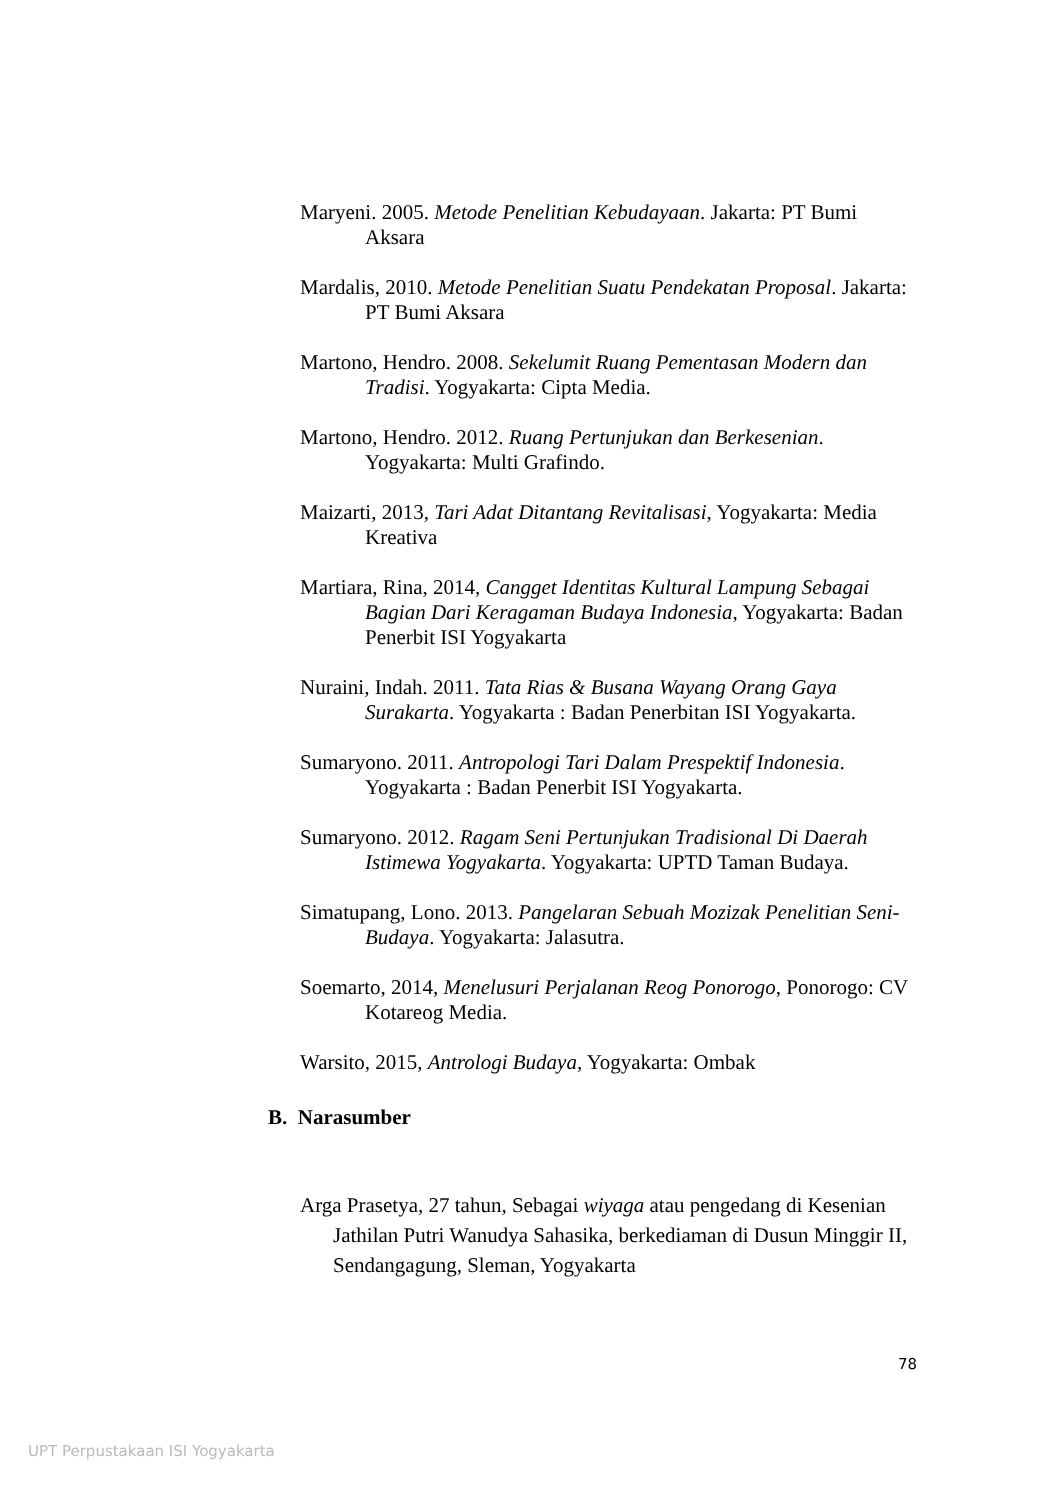Maryeni. 2005. Metode Penelitian Kebudayaan. Jakarta: PT Bumi Aksara
Mardalis, 2010. Metode Penelitian Suatu Pendekatan Proposal. Jakarta: PT Bumi Aksara
Martono, Hendro. 2008. Sekelumit Ruang Pementasan Modern dan Tradisi. Yogyakarta: Cipta Media.
Martono, Hendro. 2012. Ruang Pertunjukan dan Berkesenian. Yogyakarta: Multi Grafindo.
Maizarti, 2013, Tari Adat Ditantang Revitalisasi, Yogyakarta: Media Kreativa
Martiara, Rina, 2014, Cangget Identitas Kultural Lampung Sebagai Bagian Dari Keragaman Budaya Indonesia, Yogyakarta: Badan Penerbit ISI Yogyakarta
Nuraini, Indah. 2011. Tata Rias & Busana Wayang Orang Gaya Surakarta. Yogyakarta : Badan Penerbitan ISI Yogyakarta.
Sumaryono. 2011. Antropologi Tari Dalam Prespektif Indonesia. Yogyakarta : Badan Penerbit ISI Yogyakarta.
Sumaryono. 2012. Ragam Seni Pertunjukan Tradisional Di Daerah Istimewa Yogyakarta. Yogyakarta: UPTD Taman Budaya.
Simatupang, Lono. 2013. Pangelaran Sebuah Mozizak Penelitian Seni-Budaya. Yogyakarta: Jalasutra.
Soemarto, 2014, Menelusuri Perjalanan Reog Ponorogo, Ponorogo: CV Kotareog Media.
Warsito, 2015, Antrologi Budaya, Yogyakarta: Ombak
B. Narasumber
Arga Prasetya, 27 tahun, Sebagai wiyaga atau pengedang di Kesenian Jathilan Putri Wanudya Sahasika, berkediaman di Dusun Minggir II, Sendangagung, Sleman, Yogyakarta
78
UPT Perpustakaan ISI Yogyakarta